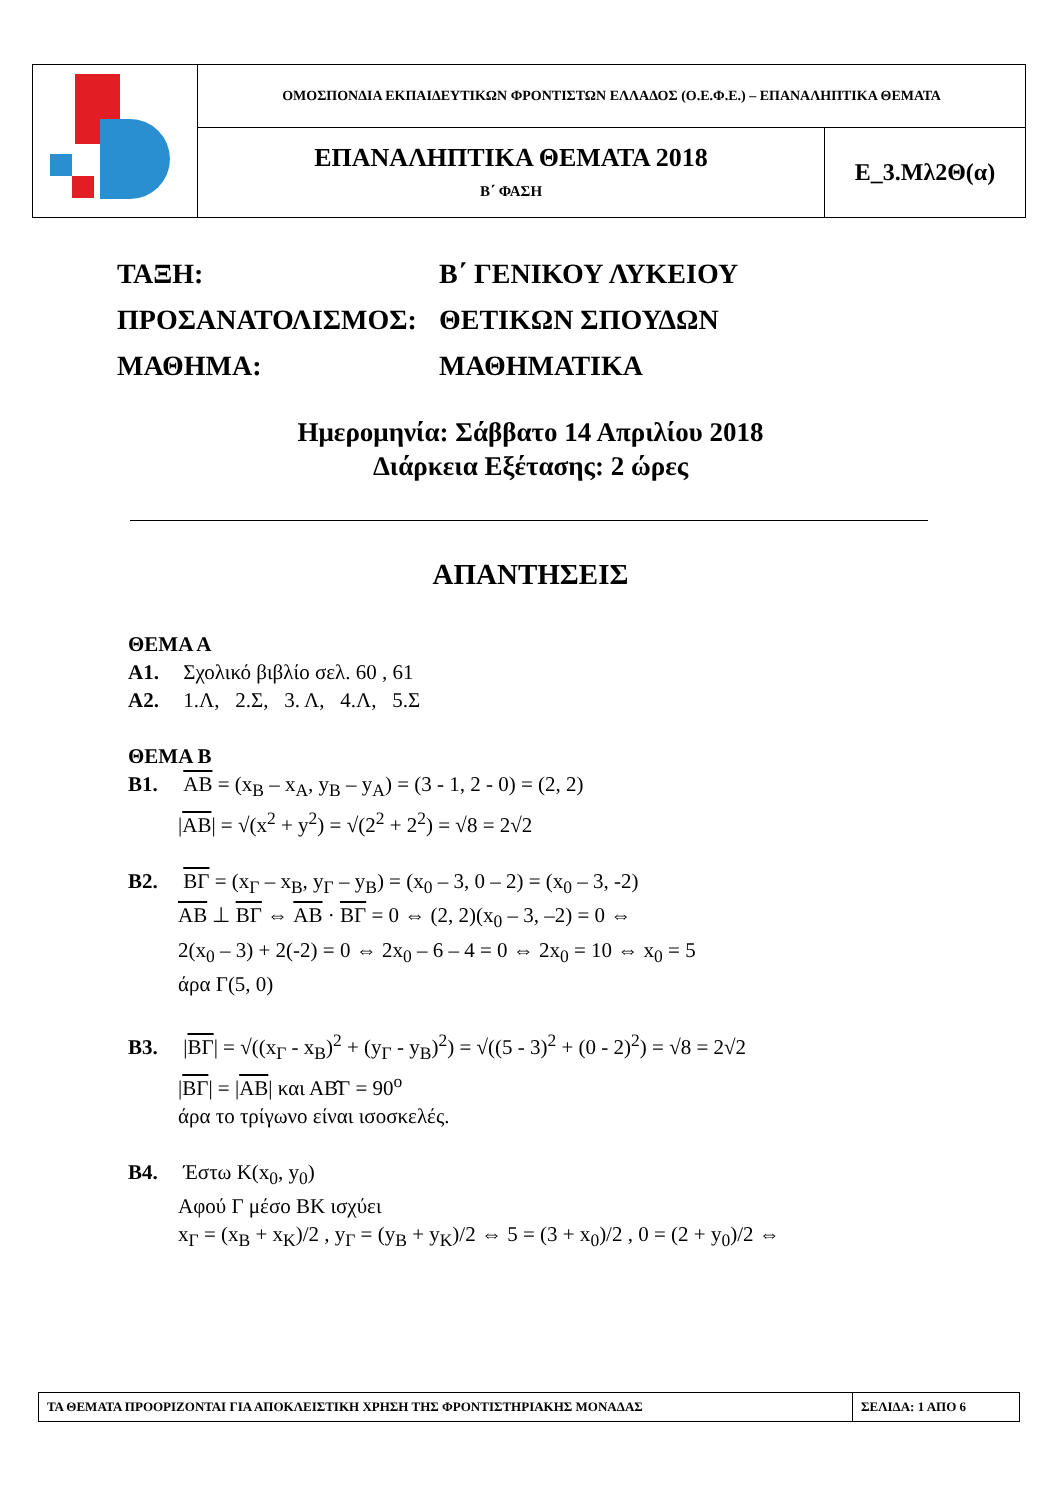| | ΟΜΟΣΠΟΝΔΙΑ ΕΚΠΑΙΔΕΥΤΙΚΩΝ ΦΡΟΝΤΙΣΤΩΝ ΕΛΛΑΔΟΣ (Ο.Ε.Φ.Ε.) – ΕΠΑΝΑΛΗΠΤΙΚΑ ΘΕΜΑΤΑ | |
| | ΕΠΑΝΑΛΗΠΤΙΚΑ ΘΕΜΑΤΑ 2018 Β΄ ΦΑΣΗ | Ε_3.Μλ2Θ(α) |
| ΤΑΞΗ: | Β΄ ΓΕΝΙΚΟΥ ΛΥΚΕΙΟΥ |
| ΠΡΟΣΑΝΑΤΟΛΙΣΜΟΣ: | ΘΕΤΙΚΩΝ ΣΠΟΥΔΩΝ |
| ΜΑΘΗΜΑ: | ΜΑΘΗΜΑΤΙΚΑ |
Ημερομηνία: Σάββατο 14 Απριλίου 2018
Διάρκεια Εξέτασης: 2 ώρες
ΑΠΑΝΤΗΣΕΙΣ
ΘΕΜΑ Α
Α1. Σχολικό βιβλίο σελ. 60 , 61
Α2. 1.Λ, 2.Σ, 3. Λ, 4.Λ, 5.Σ
ΘΕΜΑ Β
Β1. AB = (x<sub>B</sub> – x<sub>A</sub>, y<sub>B</sub> – y<sub>A</sub>) = (3 - 1, 2 - 0) = (2, 2)
|AB| = √(x<sup>2</sup> + y<sup>2</sup>) = √(2<sup>2</sup> + 2<sup>2</sup>) = √8 = 2√2
Β2. ΒΓ = (x<sub>Γ</sub> – x<sub>Β</sub>, y<sub>Γ</sub> – y<sub>Β</sub>) = (x<sub>0</sub> – 3, 0 – 2) = (x<sub>0</sub> – 3, -2)
AB ⊥ ΒΓ ⇔ AB · ΒΓ = 0 ⇔ (2, 2)(x<sub>0</sub> – 3, –2) = 0 ⇔
2(x<sub>0</sub> – 3) + 2(-2) = 0 ⇔ 2x<sub>0</sub> – 6 – 4 = 0 ⇔ 2x<sub>0</sub> = 10 ⇔ x<sub>0</sub> = 5
άρα Γ(5, 0)
Β3. |ΒΓ| = √((x<sub>Γ</sub> - x<sub>Β</sub>)<sup>2</sup> + (y<sub>Γ</sub> - y<sub>Β</sub>)<sup>2</sup>) = √((5 - 3)<sup>2</sup> + (0 - 2)<sup>2</sup>) = √8 = 2√2
|ΒΓ| = |AB| και ΑΒ̂Γ = 90<sup>o</sup>
άρα το τρίγωνο είναι ισοσκελές.
Β4. Έστω Κ(x<sub>0</sub>, y<sub>0</sub>)
Αφού Γ μέσο ΒΚ ισχύει
x<sub>Γ</sub> = (x<sub>B</sub> + x<sub>K</sub>)/2 , y<sub>Γ</sub> = (y<sub>B</sub> + y<sub>K</sub>)/2 ⇔ 5 = (3 + x<sub>0</sub>)/2 , 0 = (2 + y<sub>0</sub>)/2 ⇔
| ΤΑ ΘΕΜΑΤΑ ΠΡΟΟΡΙΖΟΝΤΑΙ ΓΙΑ ΑΠΟΚΛΕΙΣΤΙΚΗ ΧΡΗΣΗ ΤΗΣ ΦΡΟΝΤΙΣΤΗΡΙΑΚΗΣ ΜΟΝΑΔΑΣ | ΣΕΛΙΔΑ: 1 ΑΠΟ 6 |